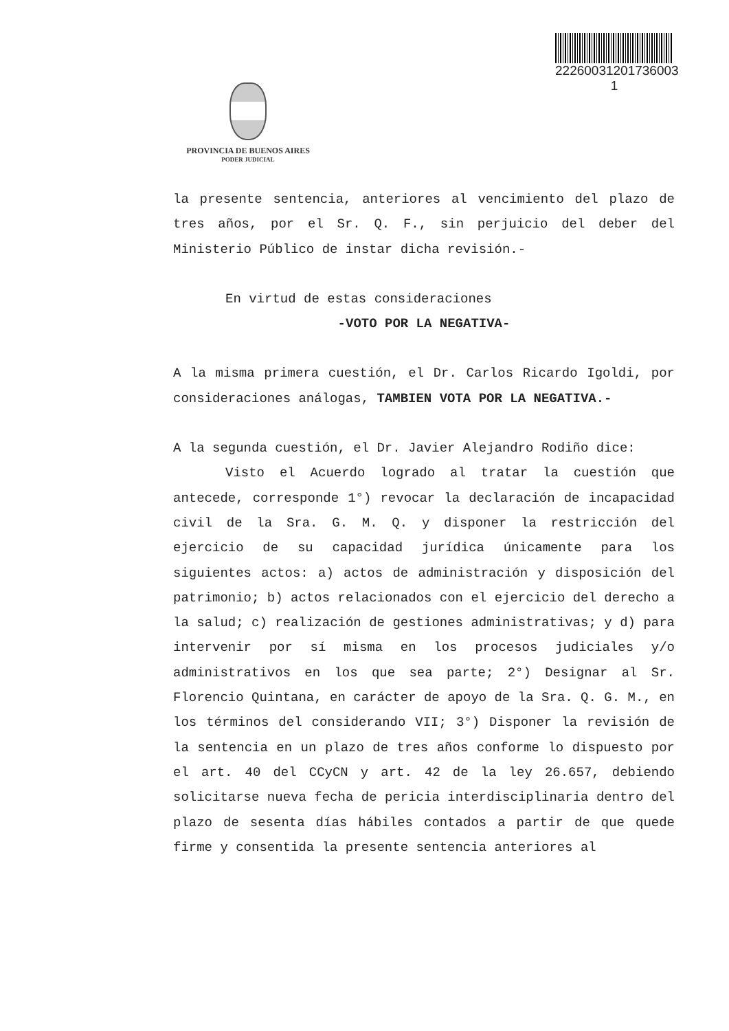22260031201736003​1
PROVINCIA DE BUENOS AIRES
PODER JUDICIAL
la presente sentencia, anteriores al vencimiento del plazo de tres años, por el Sr. Q. F., sin perjuicio del deber del Ministerio Público de instar dicha revisión.-
En virtud de estas consideraciones
-VOTO POR LA NEGATIVA-
A la misma primera cuestión, el Dr. Carlos Ricardo Igoldi, por consideraciones análogas, TAMBIEN VOTA POR LA NEGATIVA.-
A la segunda cuestión, el Dr. Javier Alejandro Rodiño dice:
Visto el Acuerdo logrado al tratar la cuestión que antecede, corresponde 1°) revocar la declaración de incapacidad civil de la Sra. G. M. Q. y disponer la restricción del ejercicio de su capacidad jurídica únicamente para los siguientes actos: a) actos de administración y disposición del patrimonio; b) actos relacionados con el ejercicio del derecho a la salud; c) realización de gestiones administrativas; y d) para intervenir por sí misma en los procesos judiciales y/o administrativos en los que sea parte; 2°) Designar al Sr. Florencio Quintana, en carácter de apoyo de la Sra. Q. G. M., en los términos del considerando VII; 3°) Disponer la revisión de la sentencia en un plazo de tres años conforme lo dispuesto por el art. 40 del CCyCN y art. 42 de la ley 26.657, debiendo solicitarse nueva fecha de pericia interdisciplinaria dentro del plazo de sesenta días hábiles contados a partir de que quede firme y consentida la presente sentencia anteriores al